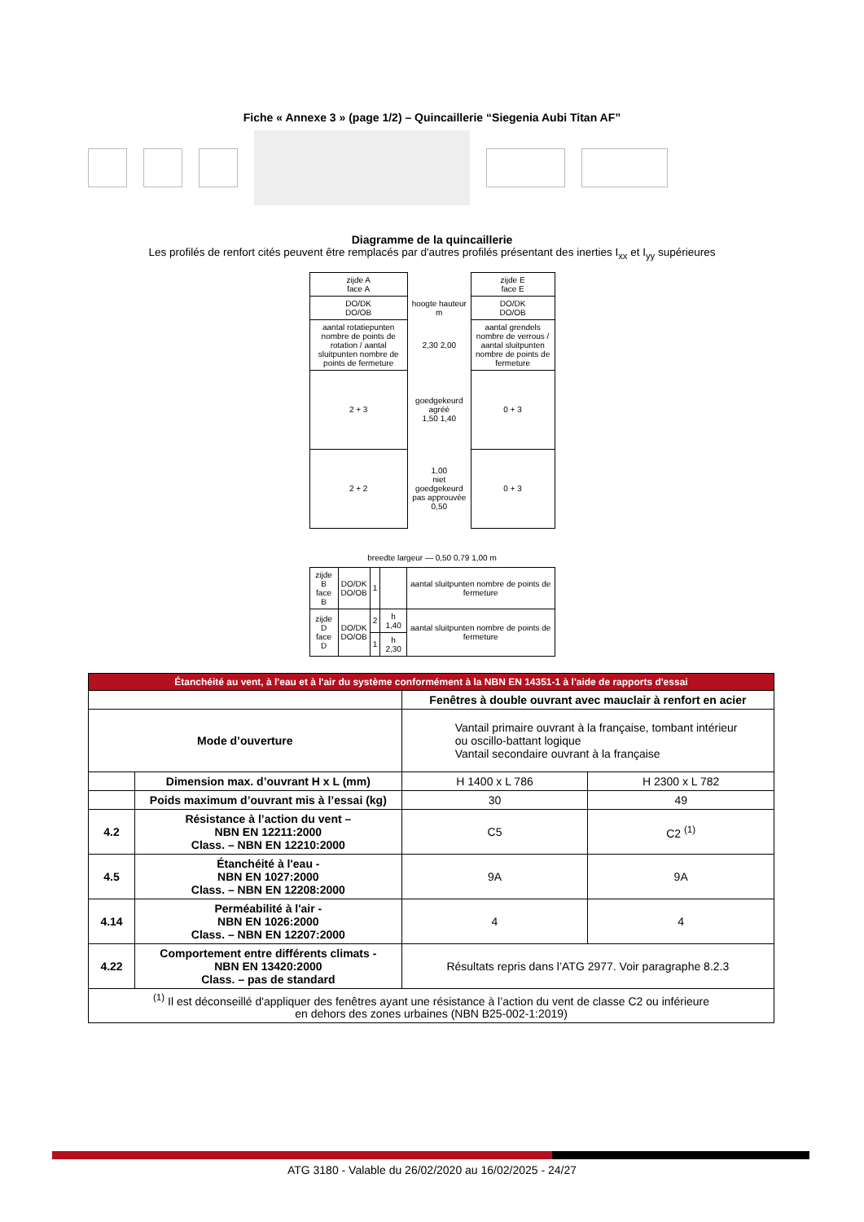Fiche « Annexe 3 » (page 1/2) – Quincaillerie “Siegenia Aubi Titan AF”
Diagramme de la quincaillerie
Les profilés de renfort cités peuvent être remplacés par d'autres profilés présentant des inerties I<sub>xx</sub> et I<sub>yy</sub> supérieures
| zijde A face A | | zijde E face E |
| DO/DK DO/OB | hoogte hauteur m | DO/DK DO/OB |
| aantal rotatiepunten nombre de points de rotation / aantal sluitpunten nombre de points de fermeture | 2,30 2,00 | aantal grendels nombre de verrous / aantal sluitpunten nombre de points de fermeture |
| 2 + 3 | goedgekeurd agréé 1,50 1,40 | 0 + 3 |
| 2 + 2 | 1,00 niet goedgekeurd pas approuvée 0,50 | 0 + 3 |
breedte largeur — 0,50 0,79 1,00 m
| zijde B face B | DO/DK DO/OB | 1 | | aantal sluitpunten nombre de points de fermeture |
| zijde D face D | DO/DK DO/OB | 2 | h 1,40 | aantal sluitpunten nombre de points de fermeture |
| | | 1 | h 2,30 | |
| Étanchéité au vent, à l'eau et à l'air du système conformément à la NBN EN 14351-1 à l'aide de rapports d'essai | | | |
| --- | --- | --- | --- |
| | | Fenêtres à double ouvrant avec mauclair à renfort en acier | |
| Mode d’ouverture | | Vantail primaire ouvrant à la française, tombant intérieur ou oscillo-battant logique Vantail secondaire ouvrant à la française | |
| | Dimension max. d’ouvrant H x L (mm) | H 1400 x L 786 | H 2300 x L 782 |
| | Poids maximum d’ouvrant mis à l’essai (kg) | 30 | 49 |
| 4.2 | Résistance à l’action du vent – NBN EN 12211:2000 Class. – NBN EN 12210:2000 | C5 | C2 <sup>(1)</sup> |
| 4.5 | Étanchéité à l'eau - NBN EN 1027:2000 Class. – NBN EN 12208:2000 | 9A | 9A |
| 4.14 | Perméabilité à l'air - NBN EN 1026:2000 Class. – NBN EN 12207:2000 | 4 | 4 |
| 4.22 | Comportement entre différents climats - NBN EN 13420:2000 Class. – pas de standard | Résultats repris dans l’ATG 2977. Voir paragraphe 8.2.3 | |
| <sup>(1)</sup> Il est déconseillé d'appliquer des fenêtres ayant une résistance à l’action du vent de classe C2 ou inférieure en dehors des zones urbaines (NBN B25-002-1:2019) | | | |
ATG 3180 - Valable du 26/02/2020 au 16/02/2025 - 24/27